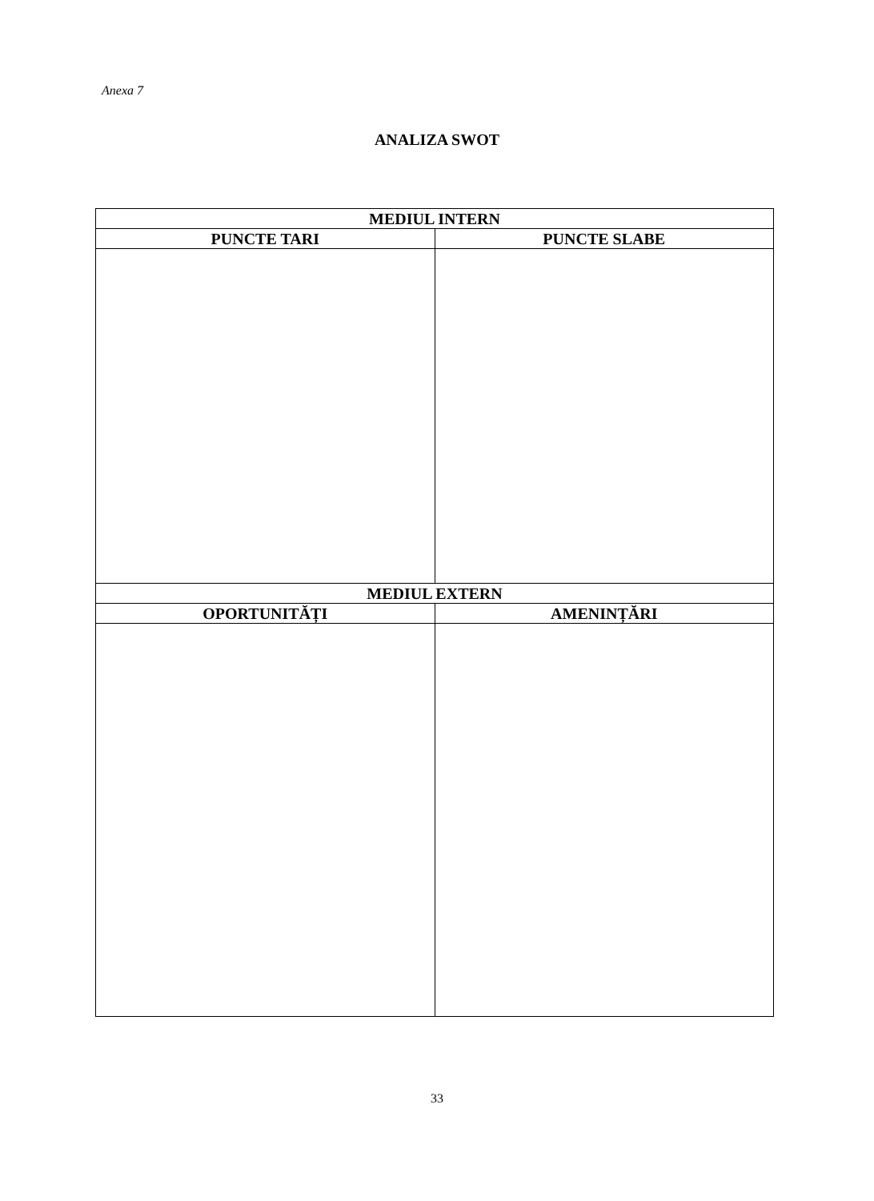Anexa 7
ANALIZA SWOT
| MEDIUL INTERN | |
| --- | --- |
| PUNCTE TARI | PUNCTE SLABE |
| MEDIUL EXTERN | |
| OPORTUNITĂȚI | AMENINȚĂRI |
33